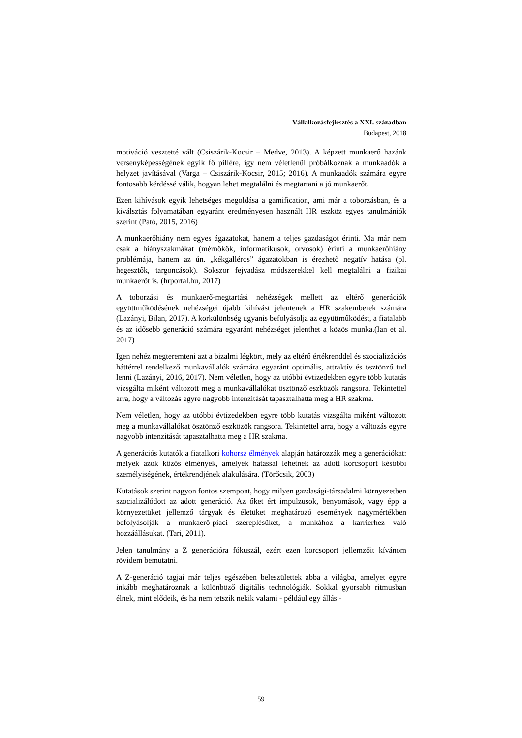Vállalkozásfejlesztés a XXI. században
Budapest, 2018
motiváció vesztetté vált (Csiszárik-Kocsir – Medve, 2013). A képzett munkaerő hazánk versenyképességének egyik fő pillére, így nem véletlenül próbálkoznak a munkaadók a helyzet javításával (Varga – Csiszárik-Kocsir, 2015; 2016). A munkaadók számára egyre fontosabb kérdéssé válik, hogyan lehet megtalálni és megtartani a jó munkaerőt.
Ezen kihívások egyik lehetséges megoldása a gamification, ami már a toborzásban, és a kiválsztás folyamatában egyaránt eredményesen használt HR eszköz egyes tanulmániók szerint (Pató, 2015, 2016)
A munkaerőhiány nem egyes ágazatokat, hanem a teljes gazdaságot érinti. Ma már nem csak a hiányszakmákat (mérnökök, informatikusok, orvosok) érinti a munkaerőhiány problémája, hanem az ún. „kékgalléros” ágazatokban is érezhető negatív hatása (pl. hegesztők, targoncások). Sokszor fejvadász módszerekkel kell megtalálni a fizikai munkaerőt is. (hrportal.hu, 2017)
A toborzási és munkaerő-megtartási nehézségek mellett az eltérő generációk együttműködésének nehézségei újabb kihívást jelentenek a HR szakemberek számára (Lazányi, Bilan, 2017). A korkülönbség ugyanis befolyásolja az együttműködést, a fiatalabb és az idősebb generáció számára egyaránt nehézséget jelenthet a közös munka.(Ian et al. 2017)
Igen nehéz megteremteni azt a bizalmi légkört, mely az eltérő értékrenddel és szocializációs háttérrel rendelkező munkavállalók számára egyaránt optimális, attraktív és ösztönző tud lenni (Lazányi, 2016, 2017). Nem véletlen, hogy az utóbbi évtizedekben egyre több kutatás vizsgálta miként változott meg a munkavállalókat ösztönző eszközök rangsora. Tekintettel arra, hogy a változás egyre nagyobb intenzitását tapasztalhatta meg a HR szakma.
Nem véletlen, hogy az utóbbi évtizedekben egyre több kutatás vizsgálta miként változott meg a munkavállalókat ösztönző eszközök rangsora. Tekintettel arra, hogy a változás egyre nagyobb intenzitását tapasztalhatta meg a HR szakma.
A generációs kutatók a fiatalkori kohorsz élmények alapján határozzák meg a generációkat: melyek azok közös élmények, amelyek hatással lehetnek az adott korcsoport későbbi személyiségének, értékrendjének alakulására. (Törőcsik, 2003)
Kutatások szerint nagyon fontos szempont, hogy milyen gazdasági-társadalmi környezetben szocializálódott az adott generáció. Az őket ért impulzusok, benyomások, vagy épp a környezetüket jellemző tárgyak és életüket meghatározó események nagymértékben befolyásolják a munkaerő-piaci szereplésüket, a munkához a karrierhez való hozzáállásukat. (Tari, 2011).
Jelen tanulmány a Z generációra fókuszál, ezért ezen korcsoport jellemzőit kívánom rövidem bemutatni.
A Z-generáció tagjai már teljes egészében beleszülettek abba a világba, amelyet egyre inkább meghatároznak a különböző digitális technológiák. Sokkal gyorsabb ritmusban élnek, mint elődeik, és ha nem tetszik nekik valami - például egy állás -
59